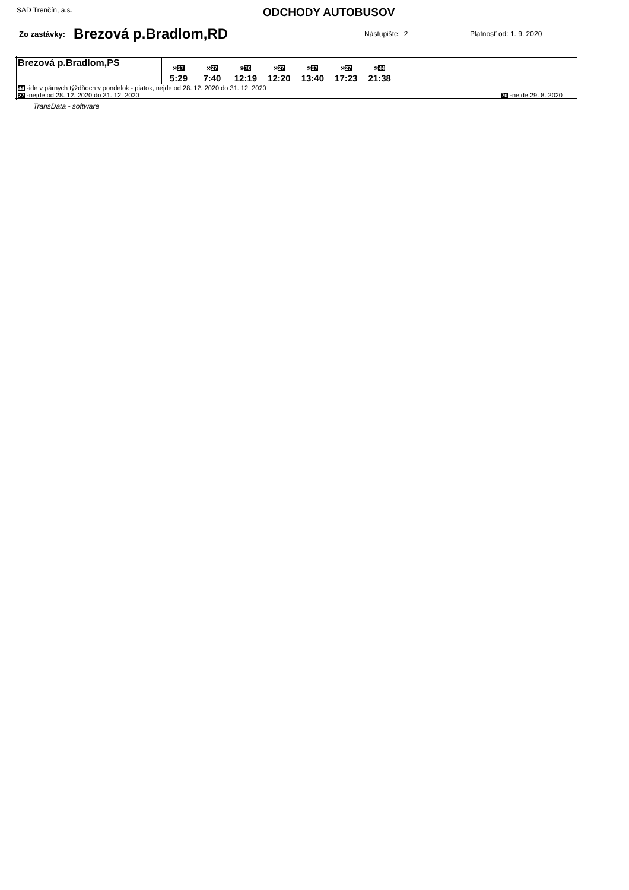SAD Trenčín, a.s.
ODCHODY AUTOBUSOV
Zo zastávky: Brezová p.Bradlom,RD Nástupište: 2 Platnosť od: 1. 9. 2020
| Brezová p.Bradlom,PS | ⚒ 27 5:29 ⚒ 27 7:40 ⑥ 70 12:19 ⚒ 27 12:20 ⚒ 27 13:40 ⚒ 27 17:23 ⚒ 44 21:38 |
| 44 -ide v párnych týždňoch v pondelok - piatok, nejde od 28. 12. 2020 do 31. 12. 2020 27 -nejde od 28. 12. 2020 do 31. 12. 2020 70 -nejde 29. 8. 2020 | |
TransData - software